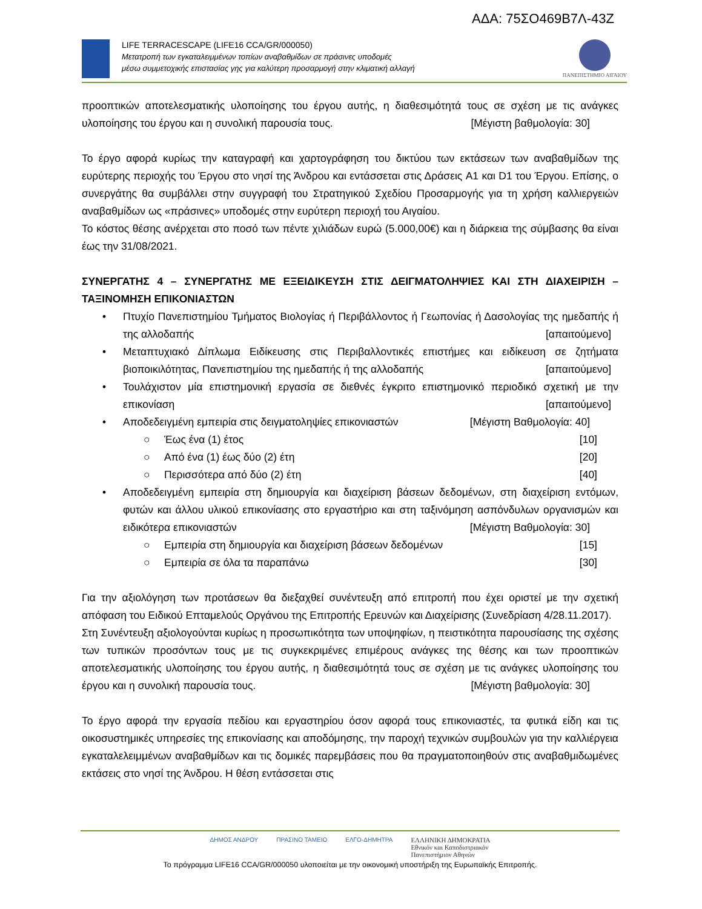ΑΔΑ: 75ΣΟ469Β7Λ-43Ζ
LIFE TERRACESCAPE (LIFE16 CCA/GR/000050)
Μετατροπή των εγκαταλειμμένων τοπίων αναβαθμίδων σε πράσινες υποδομές
μέσω συμμετοχικής επιστασίας γης για καλύτερη προσαρμογή στην κλιματική αλλαγή
ΠΑΝΕΠΙΣΤΗΜΙΟ ΑΙΓΑΙΟΥ
προοπτικών αποτελεσματικής υλοποίησης του έργου αυτής, η διαθεσιμότητά τους σε σχέση με τις ανάγκες υλοποίησης του έργου και η συνολική παρουσία τους. [Μέγιστη βαθμολογία: 30]
Το έργο αφορά κυρίως την καταγραφή και χαρτογράφηση του δικτύου των εκτάσεων των αναβαθμίδων της ευρύτερης περιοχής του Έργου στο νησί της Άνδρου και εντάσσεται στις Δράσεις A1 και D1 του Έργου. Επίσης, ο συνεργάτης θα συμβάλλει στην συγγραφή του Στρατηγικού Σχεδίου Προσαρμογής για τη χρήση καλλιεργειών αναβαθμίδων ως «πράσινες» υποδομές στην ευρύτερη περιοχή του Αιγαίου.
Το κόστος θέσης ανέρχεται στο ποσό των πέντε χιλιάδων ευρώ (5.000,00€) και η διάρκεια της σύμβασης θα είναι έως την 31/08/2021.
ΣΥΝΕΡΓΑΤΗΣ 4 – ΣΥΝΕΡΓΑΤΗΣ ΜΕ ΕΞΕΙΔΙΚΕΥΣΗ ΣΤΙΣ ΔΕΙΓΜΑΤΟΛΗΨΙΕΣ ΚΑΙ ΣΤΗ ΔΙΑΧΕΙΡΙΣΗ – ΤΑΞΙΝΟΜΗΣΗ ΕΠΙΚΟΝΙΑΣΤΩΝ
• Πτυχίο Πανεπιστημίου Τμήματος Βιολογίας ή Περιβάλλοντος ή Γεωπονίας ή Δασολογίας της ημεδαπής ή της αλλοδαπής [απαιτούμενο]
• Μεταπτυχιακό Δίπλωμα Ειδίκευσης στις Περιβαλλοντικές επιστήμες και ειδίκευση σε ζητήματα βιοποικιλότητας, Πανεπιστημίου της ημεδαπής ή της αλλοδαπής [απαιτούμενο]
• Τουλάχιστον μία επιστημονική εργασία σε διεθνές έγκριτο επιστημονικό περιοδικό σχετική με την επικονίαση [απαιτούμενο]
• Αποδεδειγμένη εμπειρία στις δειγματοληψίες επικονιαστών [Μέγιστη Βαθμολογία: 40]
○ Έως ένα (1) έτος [10]
○ Από ένα (1) έως δύο (2) έτη [20]
○ Περισσότερα από δύο (2) έτη [40]
• Αποδεδειγμένη εμπειρία στη δημιουργία και διαχείριση βάσεων δεδομένων, στη διαχείριση εντόμων, φυτών και άλλου υλικού επικονίασης στο εργαστήριο και στη ταξινόμηση ασπόνδυλων οργανισμών και ειδικότερα επικονιαστών [Μέγιστη Βαθμολογία: 30]
○ Εμπειρία στη δημιουργία και διαχείριση βάσεων δεδομένων [15]
○ Εμπειρία σε όλα τα παραπάνω [30]
Για την αξιολόγηση των προτάσεων θα διεξαχθεί συνέντευξη από επιτροπή που έχει οριστεί με την σχετική απόφαση του Ειδικού Επταμελούς Οργάνου της Επιτροπής Ερευνών και Διαχείρισης (Συνεδρίαση 4/28.11.2017).
Στη Συνέντευξη αξιολογούνται κυρίως η προσωπικότητα των υποψηφίων, η πειστικότητα παρουσίασης της σχέσης των τυπικών προσόντων τους με τις συγκεκριμένες επιμέρους ανάγκες της θέσης και των προοπτικών αποτελεσματικής υλοποίησης του έργου αυτής, η διαθεσιμότητά τους σε σχέση με τις ανάγκες υλοποίησης του έργου και η συνολική παρουσία τους. [Μέγιστη βαθμολογία: 30]
Το έργο αφορά την εργασία πεδίου και εργαστηρίου όσον αφορά τους επικονιαστές, τα φυτικά είδη και τις οικοσυστημικές υπηρεσίες της επικονίασης και αποδόμησης, την παροχή τεχνικών συμβουλών για την καλλιέργεια εγκαταλελειμμένων αναβαθμίδων και τις δομικές παρεμβάσεις που θα πραγματοποιηθούν στις αναβαθμιδωμένες εκτάσεις στο νησί της Άνδρου. Η θέση εντάσσεται στις
ΔΗΜΟΣ ΑΝΔΡΟΥ ΠΡΑΣΙΝΟ ΤΑΜΕΙΟ ΕΛΓΟ-ΔΗΜΗΤΡΑ ΕΛΛΗΝΙΚΗ ΔΗΜΟΚΡΑΤΙΑ
Εθνικόν και Καποδιστριακόν
Πανεπιστήμιον Αθηνών
Το πρόγραμμα LIFE16 CCA/GR/000050 υλοποιείται με την οικονομική υποστήριξη της Ευρωπαϊκής Επιτροπής.